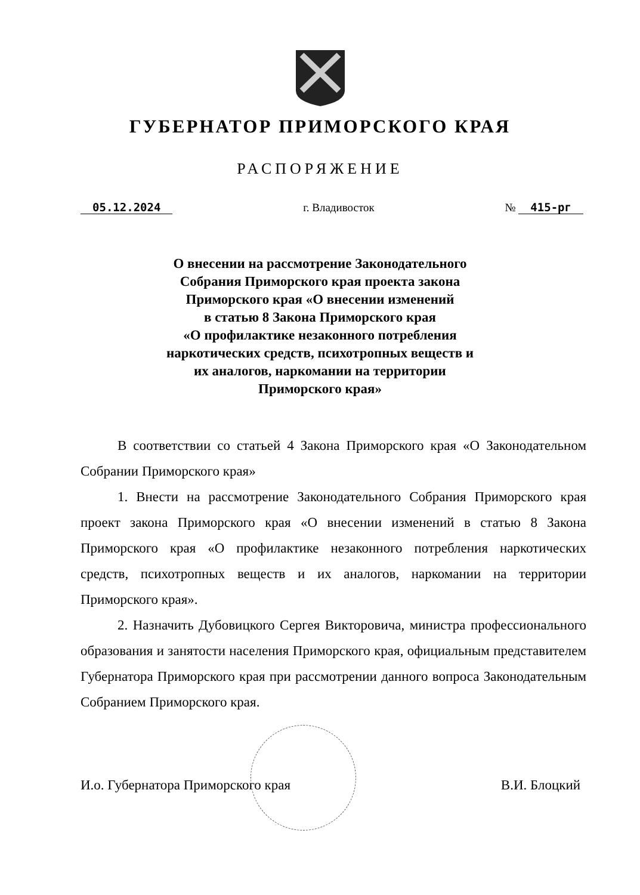ГУБЕРНАТОР ПРИМОРСКОГО КРАЯ
РАСПОРЯЖЕНИЕ
05.12.2024 г. Владивосток № 415-рг
О внесении на рассмотрение Законодательного
Собрания Приморского края проекта закона
Приморского края «О внесении изменений
в статью 8 Закона Приморского края
«О профилактике незаконного потребления
наркотических средств, психотропных веществ и
их аналогов, наркомании на территории
Приморского края»
В соответствии со статьей 4 Закона Приморского края «О Законодательном Собрании Приморского края»
1. Внести на рассмотрение Законодательного Собрания Приморского края проект закона Приморского края «О внесении изменений в статью 8 Закона Приморского края «О профилактике незаконного потребления наркотических средств, психотропных веществ и их аналогов, наркомании на территории Приморского края».
2. Назначить Дубовицкого Сергея Викторовича, министра профессионального образования и занятости населения Приморского края, официальным представителем Губернатора Приморского края при рассмотрении данного вопроса Законодательным Собранием Приморского края.
И.о. Губернатора Приморского края В.И. Блоцкий